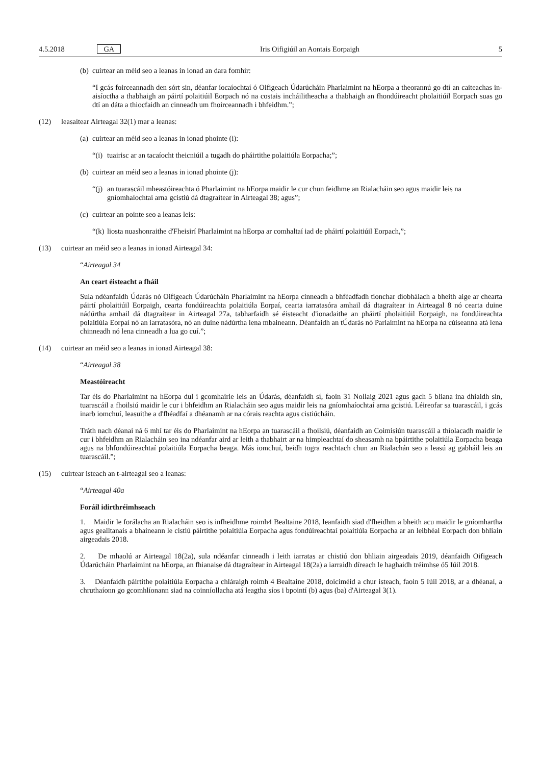4.5.2018 GA Iris Oifigiúil an Aontais Eorpaigh 5
(b) cuirtear an méid seo a leanas in ionad an dara fomhír:
“I gcás foirceannadh den sórt sin, déanfar íocaíochtaí ó Oifigeach Údarúcháin Pharlaimint na hEorpa a theorannú go dtí an caiteachas in-aisíoctha a thabhaigh an páirtí polaitiúil Eorpach nó na costais incháilitheacha a thabhaigh an fhondúireacht pholaitiúil Eorpach suas go dtí an dáta a thiocfaidh an cinneadh um fhoirceannadh i bhfeidhm.”;
(12) leasaítear Airteagal 32(1) mar a leanas:
(a) cuirtear an méid seo a leanas in ionad phointe (i):
“(i) tuairisc ar an tacaíocht theicniúil a tugadh do pháirtithe polaitiúla Eorpacha;”;
(b) cuirtear an méid seo a leanas in ionad phointe (j):
“(j) an tuarascáil mheastóireachta ó Pharlaimint na hEorpa maidir le cur chun feidhme an Rialacháin seo agus maidir leis na gníomhaíochtaí arna gcistiú dá dtagraítear in Airteagal 38; agus”;
(c) cuirtear an pointe seo a leanas leis:
“(k) liosta nuashonraithe d'Fheisirí Pharlaimint na hEorpa ar comhaltaí iad de pháirtí polaitiúil Eorpach,”;
(13) cuirtear an méid seo a leanas in ionad Airteagal 34:
“Airteagal 34
An ceart éisteacht a fháil
Sula ndéanfaidh Údarás nó Oifigeach Údarúcháin Pharlaimint na hEorpa cinneadh a bhféadfadh tionchar díobhálach a bheith aige ar chearta páirtí pholaitiúil Eorpaigh, cearta fondúireachta polaitiúla Eorpaí, cearta iarratasóra amhail dá dtagraítear in Airteagal 8 nó cearta duine nádúrtha amhail dá dtagraítear in Airteagal 27a, tabharfaidh sé éisteacht d'ionadaithe an pháirtí pholaitiúil Eorpaigh, na fondúireachta polaitiúla Eorpaí nó an iarratasóra, nó an duine nádúrtha lena mbaineann. Déanfaidh an tÚdarás nó Parlaimint na hEorpa na cúiseanna atá lena chinneadh nó lena cinneadh a lua go cuí.”;
(14) cuirtear an méid seo a leanas in ionad Airteagal 38:
“Airteagal 38
Meastóireacht
Tar éis do Pharlaimint na hEorpa dul i gcomhairle leis an Údarás, déanfaidh sí, faoin 31 Nollaig 2021 agus gach 5 bliana ina dhiaidh sin, tuarascáil a fhoilsiú maidir le cur i bhfeidhm an Rialacháin seo agus maidir leis na gníomhaíochtaí arna gcistiú. Léireofar sa tuarascáil, i gcás inarb iomchuí, leasuithe a d'fhéadfaí a dhéanamh ar na córais reachta agus cistiúcháin.
Tráth nach déanaí ná 6 mhí tar éis do Pharlaimint na hEorpa an tuarascáil a fhoilsiú, déanfaidh an Coimisiún tuarascáil a thíolacadh maidir le cur i bhfeidhm an Rialacháin seo ina ndéanfar aird ar leith a thabhairt ar na himpleachtaí do sheasamh na bpáirtithe polaitiúla Eorpacha beaga agus na bhfondúireachtaí polaitiúla Eorpacha beaga. Más iomchuí, beidh togra reachtach chun an Rialachán seo a leasú ag gabháil leis an tuarascáil.”;
(15) cuirtear isteach an t-airteagal seo a leanas:
“Airteagal 40a
Foráil idirthréimhseach
1. Maidir le forálacha an Rialacháin seo is infheidhme roimh4 Bealtaine 2018, leanfaidh siad d'fheidhm a bheith acu maidir le gníomhartha agus gealltanais a bhaineann le cistiú páirtithe polaitiúla Eorpacha agus fondúireachtaí polaitiúla Eorpacha ar an leibhéal Eorpach don bhliain airgeadais 2018.
2. De mhaolú ar Airteagal 18(2a), sula ndéanfar cinneadh i leith iarratas ar chistiú don bhliain airgeadais 2019, déanfaidh Oifigeach Údarúcháin Pharlaimint na hEorpa, an fhianaise dá dtagraítear in Airteagal 18(2a) a iarraidh díreach le haghaidh tréimhse ó5 Iúil 2018.
3. Déanfaidh páirtithe polaitiúla Eorpacha a chláraigh roimh 4 Bealtaine 2018, doiciméid a chur isteach, faoin 5 Iúil 2018, ar a dhéanaí, a chruthaíonn go gcomhlíonann siad na coinníollacha atá leagtha síos i bpointí (b) agus (ba) d'Airteagal 3(1).